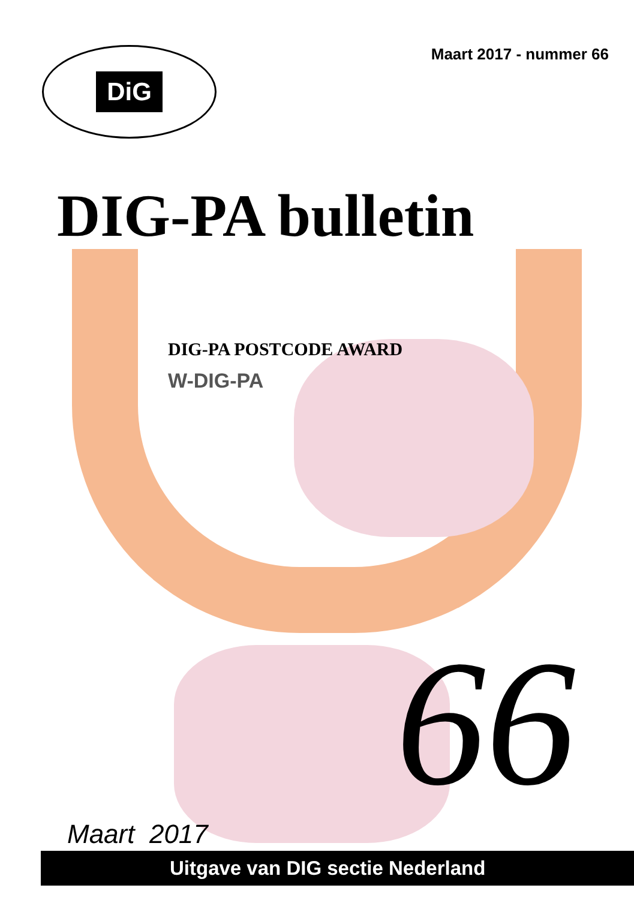DiG
Maart 2017 - nummer 66
DIG-PA bulletin
DIG-PA POSTCODE AWARD
W-DIG-PA
66
Maart 2017
Uitgave van DIG sectie Nederland